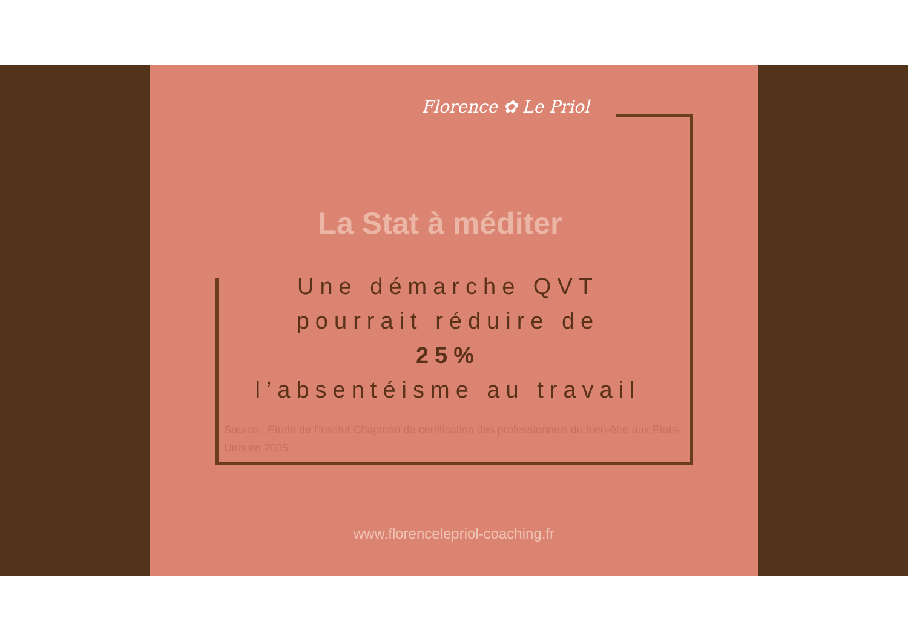Florence ✿ Le Priol
La Stat à méditer
Une démarche QVT
pourrait réduire de
25%
l’absentéisme au travail
Source : Etude de l'institut Chapman de certification des professionnels du bien-être aux Etats-Unis en 2005
www.florencelepriol-coaching.fr